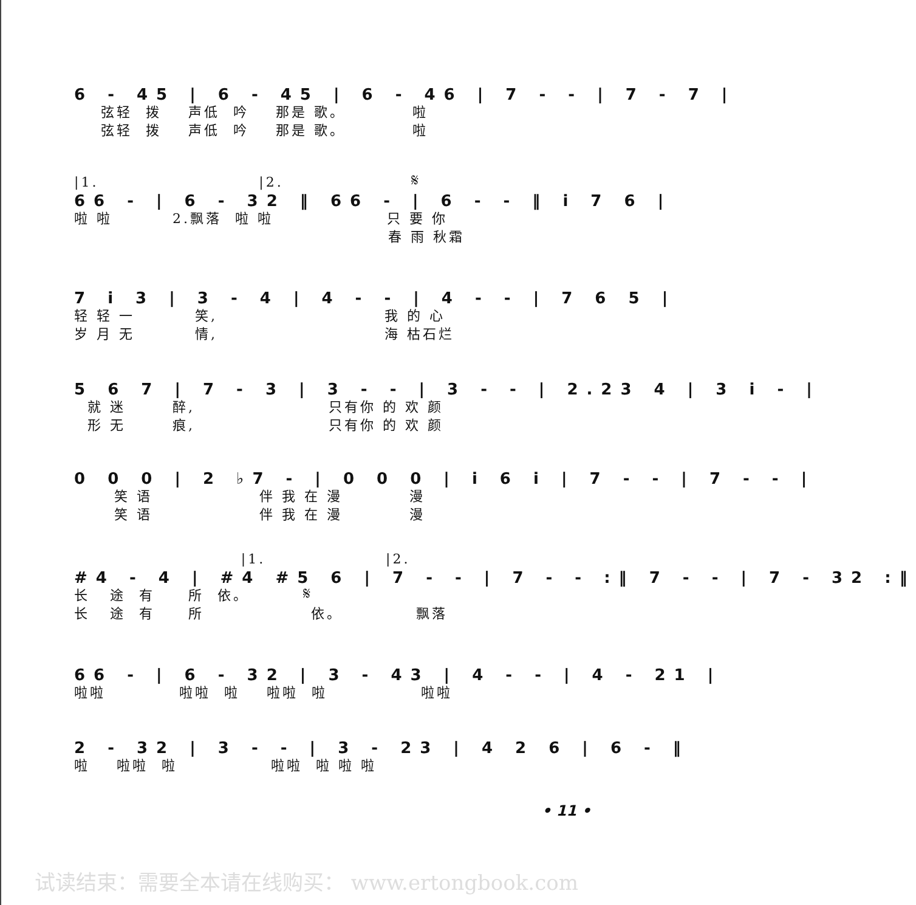6 - 45 | 6 - 45 | 6 - 46 | 7 - - | 7 - 7 |
弦轻 拨 声低 吟 那是 歌。 啦 弦轻 拨 声低 吟 那是 歌。 啦
|1. |2. 𝄋
66 - | 6 - 32 ‖ 66 - | 6 - - ‖ i 7 6 |
啦 啦 2.飘落 啦 啦 只 要 你 春 雨 秋霜
7 i 3 | 3 - 4 | 4 - - | 4 - - | 7 6 5 |
轻 轻 一 笑, 我 的 心 岁 月 无 情, 海 枯石烂
5 6 7 | 7 - 3 | 3 - - | 3 - - | 2.23 4 | 3 i - |
就 迷 醉, 只有你 的 欢 颜 形 无 痕, 只有你 的 欢 颜
0 0 0 | 2 ♭7 - | 0 0 0 | i 6 i | 7 - - | 7 - - |
笑 语 伴 我 在 漫 漫 笑 语 伴 我 在 漫 漫
|1. |2.
#4 - 4 | #4 #5 6 | 7 - - | 7 - - :‖ 7 - - | 7 - 32 :‖
长 途 有 所 依。 𝄋 长 途 有 所 依。 飘落
66 - | 6 - 32 | 3 - 43 | 4 - - | 4 - 21 |
啦啦 啦啦 啦 啦啦 啦 啦啦
2 - 32 | 3 - - | 3 - 23 | 4 2 6 | 6 - ‖
啦 啦啦 啦 啦啦 啦 啦 啦
• 11 •
试读结束：需要全本请在线购买： www.ertongbook.com